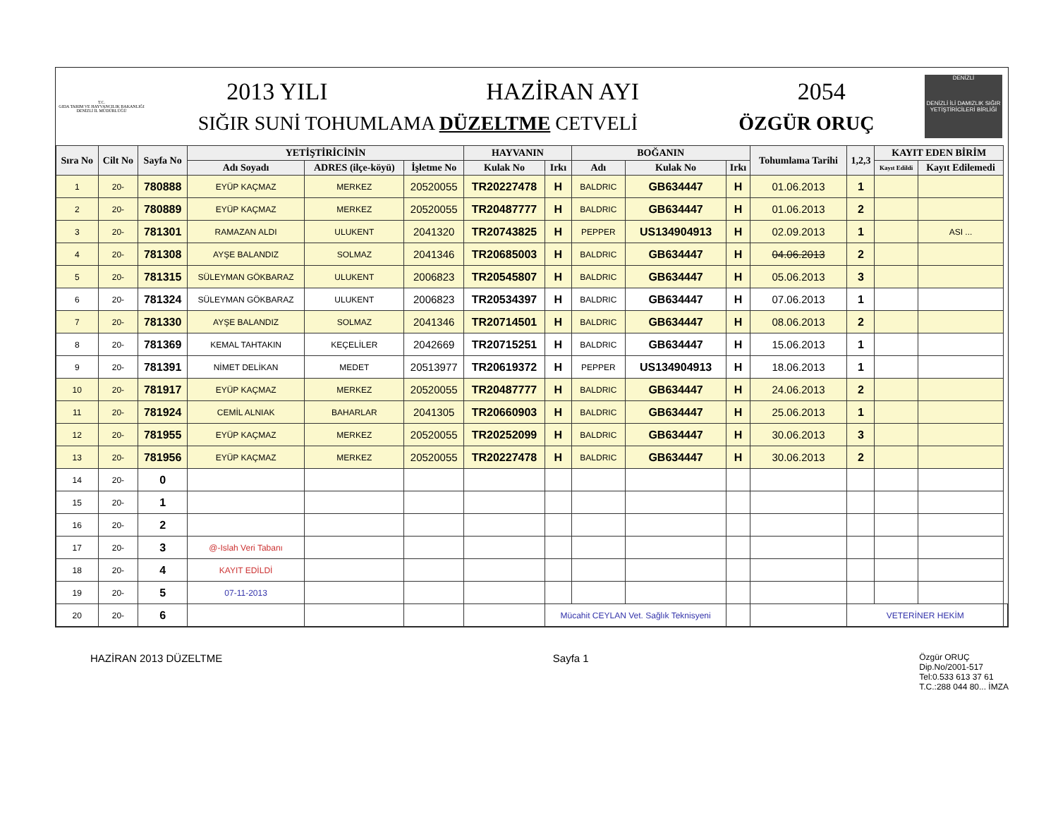T.C.
GIDA TARIM VE HAYVANCILIK BAKANLIĞI
DENİZLİ İL MÜDÜRLÜĞÜ
2013 YILI HAZİRAN AYI 2054
SIĞIR SUNİ TOHUMLAMA DÜZELTME CETVELİ ÖZGÜR ORUÇ
DENİZLİ
DENİZLİ İLİ DAMIZLIK SIĞIR YETİŞTİRİCİLERİ BİRLİĞİ
| Sıra No | Cilt No | Sayfa No | YETİŞTİRİCİNİN | | | HAYVANIN | | BOĞANIN | | | Tohumlama Tarihi | 1,2,3 | KAYIT EDEN BİRİM | | |
| --- | --- | --- | --- | --- | --- | --- | --- | --- | --- | --- | --- | --- | --- | --- | --- |
| | | | Adı Soyadı | ADRES (ilçe-köyü) | İşletme No | Kulak No | Irkı | Adı | Kulak No | Irkı | | | Kayıt Edildi | Kayıt Edilemedi | |
| 1 | 20- | 780888 | EYÜP KAÇMAZ | MERKEZ | 20520055 | TR20227478 | H | BALDRIC | GB634447 | H | 01.06.2013 | 1 | | | |
| 2 | 20- | 780889 | EYÜP KAÇMAZ | MERKEZ | 20520055 | TR20487777 | H | BALDRIC | GB634447 | H | 01.06.2013 | 2 | | | |
| 3 | 20- | 781301 | RAMAZAN ALDI | ULUKENT | 2041320 | TR20743825 | H | PEPPER | US134904913 | H | 02.09.2013 | 1 | | ASI ... | |
| 4 | 20- | 781308 | AYŞE BALANDIZ | SOLMAZ | 2041346 | TR20685003 | H | BALDRIC | GB634447 | H | 04.06.2013 | 2 | | | |
| 5 | 20- | 781315 | SÜLEYMAN GÖKBARAZ | ULUKENT | 2006823 | TR20545807 | H | BALDRIC | GB634447 | H | 05.06.2013 | 3 | | | |
| 6 | 20- | 781324 | SÜLEYMAN GÖKBARAZ | ULUKENT | 2006823 | TR20534397 | H | BALDRIC | GB634447 | H | 07.06.2013 | 1 | | | |
| 7 | 20- | 781330 | AYŞE BALANDIZ | SOLMAZ | 2041346 | TR20714501 | H | BALDRIC | GB634447 | H | 08.06.2013 | 2 | | | |
| 8 | 20- | 781369 | KEMAL TAHTAKIN | KEÇELİLER | 2042669 | TR20715251 | H | BALDRIC | GB634447 | H | 15.06.2013 | 1 | | | |
| 9 | 20- | 781391 | NİMET DELİKAN | MEDET | 20513977 | TR20619372 | H | PEPPER | US134904913 | H | 18.06.2013 | 1 | | | |
| 10 | 20- | 781917 | EYÜP KAÇMAZ | MERKEZ | 20520055 | TR20487777 | H | BALDRIC | GB634447 | H | 24.06.2013 | 2 | | | |
| 11 | 20- | 781924 | CEMİL ALNIAK | BAHARLAR | 2041305 | TR20660903 | H | BALDRIC | GB634447 | H | 25.06.2013 | 1 | | | |
| 12 | 20- | 781955 | EYÜP KAÇMAZ | MERKEZ | 20520055 | TR20252099 | H | BALDRIC | GB634447 | H | 30.06.2013 | 3 | | | |
| 13 | 20- | 781956 | EYÜP KAÇMAZ | MERKEZ | 20520055 | TR20227478 | H | BALDRIC | GB634447 | H | 30.06.2013 | 2 | | | |
| 14 | 20- | 0 | | | | | | | | | | | | | |
| 15 | 20- | 1 | | | | | | | | | | | | | |
| 16 | 20- | 2 | | | | | | | | | | | | | |
| 17 | 20- | 3 | @-Islah Veri Tabanı | | | | | | | | | | | | |
| 18 | 20- | 4 | KAYIT EDİLDİ | | | | | | | | | | | | |
| 19 | 20- | 5 | 07-11-2013 | | | | | | | | | | | | |
| 20 | 20- | 6 | | | | | Mücahit CEYLAN Vet. Sağlık Teknisyeni | | | | | VETERİNER HEKİM | | | |
HAZİRAN 2013 DÜZELTME Sayfa 1 Özgür ORUÇ
Dip.No/2001-517
Tel:0.533 613 37 61
T.C.:288 044 80... İMZA